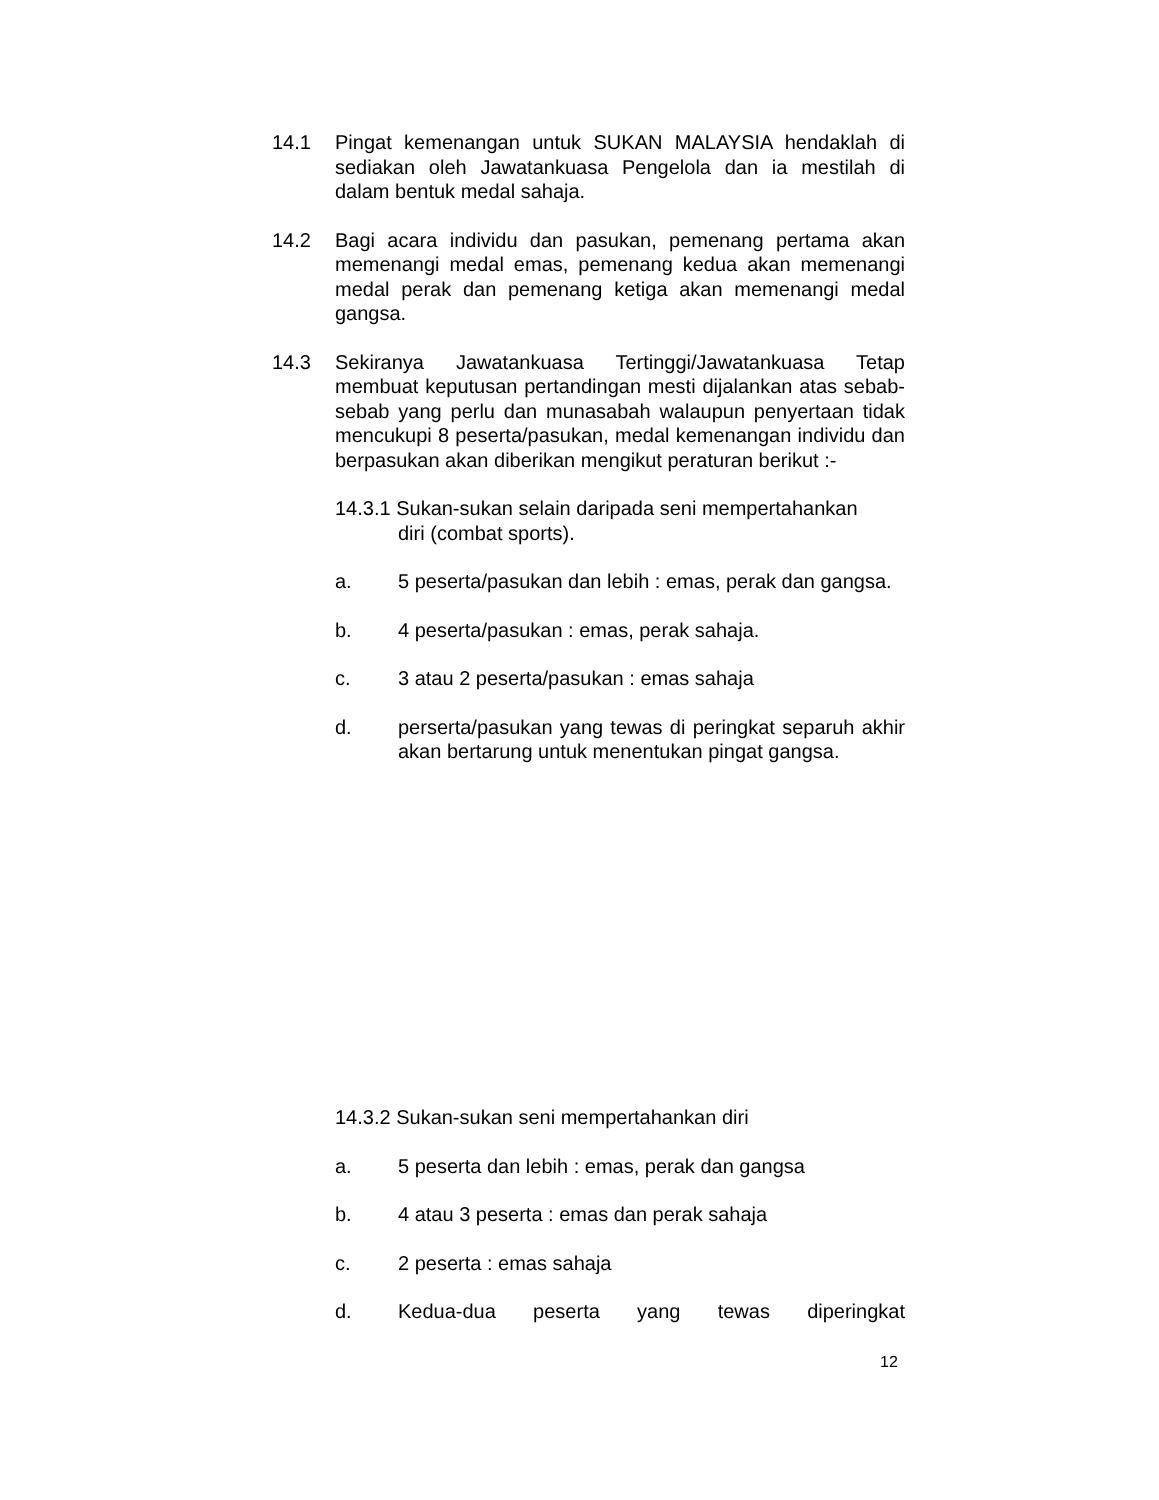14.1 Pingat kemenangan untuk SUKAN MALAYSIA hendaklah di sediakan oleh Jawatankuasa Pengelola dan ia mestilah di dalam bentuk medal sahaja.
14.2 Bagi acara individu dan pasukan, pemenang pertama akan memenangi medal emas, pemenang kedua akan memenangi medal perak dan pemenang ketiga akan memenangi medal gangsa.
14.3 Sekiranya Jawatankuasa Tertinggi/Jawatankuasa Tetap membuat keputusan pertandingan mesti dijalankan atas sebab-sebab yang perlu dan munasabah walaupun penyertaan tidak mencukupi 8 peserta/pasukan, medal kemenangan individu dan berpasukan akan diberikan mengikut peraturan berikut :-
14.3.1 Sukan-sukan selain daripada seni mempertahankan
diri (combat sports).
a. 5 peserta/pasukan dan lebih : emas, perak dan gangsa.
b. 4 peserta/pasukan : emas, perak sahaja.
c. 3 atau 2 peserta/pasukan : emas sahaja
d. perserta/pasukan yang tewas di peringkat separuh akhir akan bertarung untuk menentukan pingat gangsa.
14.3.2 Sukan-sukan seni mempertahankan diri
a. 5 peserta dan lebih : emas, perak dan gangsa
b. 4 atau 3 peserta : emas dan perak sahaja
c. 2 peserta : emas sahaja
d. Kedua-dua peserta yang tewas diperingkat
12